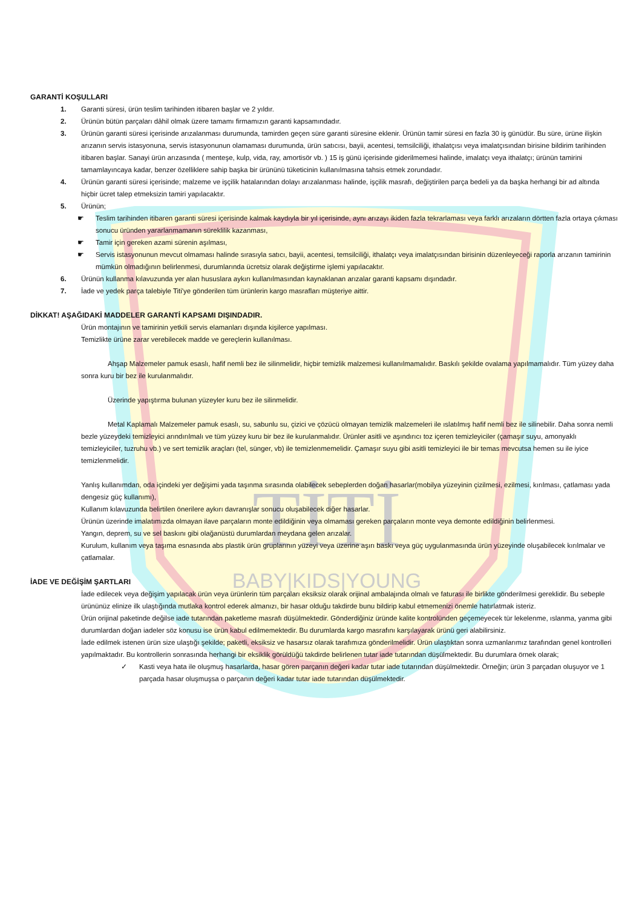TİTİ
BABY|KIDS|YOUNG
GARANTİ KOŞULLARI
1. Garanti süresi, ürün teslim tarihinden itibaren başlar ve 2 yıldır.
2. Ürünün bütün parçaları dâhil olmak üzere tamamı firmamızın garanti kapsamındadır.
3. Ürünün garanti süresi içerisinde arızalanması durumunda, tamirden geçen süre garanti süresine eklenir. Ürünün tamir süresi en fazla 30 iş günüdür. Bu süre, ürüne ilişkin arızanın servis istasyonuna, servis istasyonunun olamaması durumunda, ürün satıcısı, bayii, acentesi, temsilciliği, ithalatçısı veya imalatçısından birisine bildirim tarihinden itibaren başlar. Sanayi ürün arızasında ( menteşe, kulp, vida, ray, amortisör vb. ) 15 iş günü içerisinde giderilmemesi halinde, imalatçı veya ithalatçı; ürünün tamirini tamamlayıncaya kadar, benzer özelliklere sahip başka bir ürününü tüketicinin kullanılmasına tahsis etmek zorundadır.
4. Ürünün garanti süresi içerisinde; malzeme ve işçilik hatalarından dolayı arızalanması halinde, işçilik masrafı, değiştirilen parça bedeli ya da başka herhangi bir ad altında hiçbir ücret talep etmeksizin tamiri yapılacaktır.
5. Ürünün;
☛ Teslim tarihinden itibaren garanti süresi içerisinde kalmak kaydıyla bir yıl içerisinde, aynı arızayı ikiden fazla tekrarlaması veya farklı arızaların dörtten fazla ortaya çıkması sonucu üründen yararlanmamanın süreklilik kazanması,
☛ Tamir için gereken azami sürenin aşılması,
☛ Servis istasyonunun mevcut olmaması halinde sırasıyla satıcı, bayii, acentesi, temsilciliği, ithalatçı veya imalatçısından birisinin düzenleyeceği raporla arızanın tamirinin mümkün olmadığının belirlenmesi, durumlarında ücretsiz olarak değiştirme işlemi yapılacaktır.
6. Ürünün kullanma kılavuzunda yer alan hususlara aykırı kullanılmasından kaynaklanan arızalar garanti kapsamı dışındadır.
7. İade ve yedek parça talebiyle Titi'ye gönderilen tüm ürünlerin kargo masrafları müşteriye aittir.
DİKKAT! AŞAĞIDAKİ MADDELER GARANTİ KAPSAMI DIŞINDADIR.
Ürün montajının ve tamirinin yetkili servis elamanları dışında kişilerce yapılması.
Temizlikte ürüne zarar verebilecek madde ve gereçlerin kullanılması.
Ahşap Malzemeler pamuk esaslı, hafif nemli bez ile silinmelidir, hiçbir temizlik malzemesi kullanılmamalıdır. Baskılı şekilde ovalama yapılmamalıdır. Tüm yüzey daha sonra kuru bir bez ile kurulanmalıdır.
Üzerinde yapıştırma bulunan yüzeyler kuru bez ile silinmelidir.
Metal Kaplamalı Malzemeler pamuk esaslı, su, sabunlu su, çizici ve çözücü olmayan temizlik malzemeleri ile ıslatılmış hafif nemli bez ile silinebilir. Daha sonra nemli bezle yüzeydeki temizleyici arındırılmalı ve tüm yüzey kuru bir bez ile kurulanmalıdır. Ürünler asitli ve aşındırıcı toz içeren temizleyiciler (çamaşır suyu, amonyaklı temizleyiciler, tuzruhu vb.) ve sert temizlik araçları (tel, sünger, vb) ile temizlenmemelidir. Çamaşır suyu gibi asitli temizleyici ile bir temas mevcutsa hemen su ile iyice temizlenmelidir.
Yanlış kullanımdan, oda içindeki yer değişimi yada taşınma sırasında olabilecek sebeplerden doğan hasarlar(mobilya yüzeyinin çizilmesi, ezilmesi, kırılması, çatlaması yada dengesiz güç kullanımı),
Kullanım kılavuzunda belirtilen önerilere aykırı davranışlar sonucu oluşabilecek diğer hasarlar.
Ürünün üzerinde imalatımızda olmayan ilave parçaların monte edildiğinin veya olmaması gereken parçaların monte veya demonte edildiğinin belirlenmesi.
Yangın, deprem, su ve sel baskını gibi olağanüstü durumlardan meydana gelen arızalar.
Kurulum, kullanım veya taşıma esnasında abs plastik ürün gruplarının yüzeyi veya üzerine aşırı baskı veya güç uygulanmasında ürün yüzeyinde oluşabilecek kırılmalar ve çatlamalar.
İADE VE DEĞİŞİM ŞARTLARI
İade edilecek veya değişim yapılacak ürün veya ürünlerin tüm parçaları eksiksiz olarak orijinal ambalajında olmalı ve faturası ile birlikte gönderilmesi gereklidir. Bu sebeple ürününüz elinize ilk ulaştığında mutlaka kontrol ederek almanızı, bir hasar olduğu takdirde bunu bildirip kabul etmemenizi önemle hatırlatmak isteriz.
Ürün orijinal paketinde değilse iade tutarından paketleme masrafı düşülmektedir. Gönderdiğiniz üründe kalite kontrolünden geçemeyecek tür lekelenme, ıslanma, yanma gibi durumlardan doğan iadeler söz konusu ise ürün kabul edilmemektedir. Bu durumlarda kargo masrafını karşılayarak ürünü geri alabilirsiniz.
İade edilmek istenen ürün size ulaştığı şekilde; paketli, eksiksiz ve hasarsız olarak tarafımıza gönderilmelidir. Ürün ulaştıktan sonra uzmanlarımız tarafından genel kontrolleri yapılmaktadır. Bu kontrollerin sonrasında herhangi bir eksiklik görüldüğü takdirde belirlenen tutar iade tutarından düşülmektedir. Bu durumlara örnek olarak;
✓ Kasti veya hata ile oluşmuş hasarlarda, hasar gören parçanın değeri kadar tutar iade tutarından düşülmektedir. Örneğin; ürün 3 parçadan oluşuyor ve 1 parçada hasar oluşmuşsa o parçanın değeri kadar tutar iade tutarından düşülmektedir.